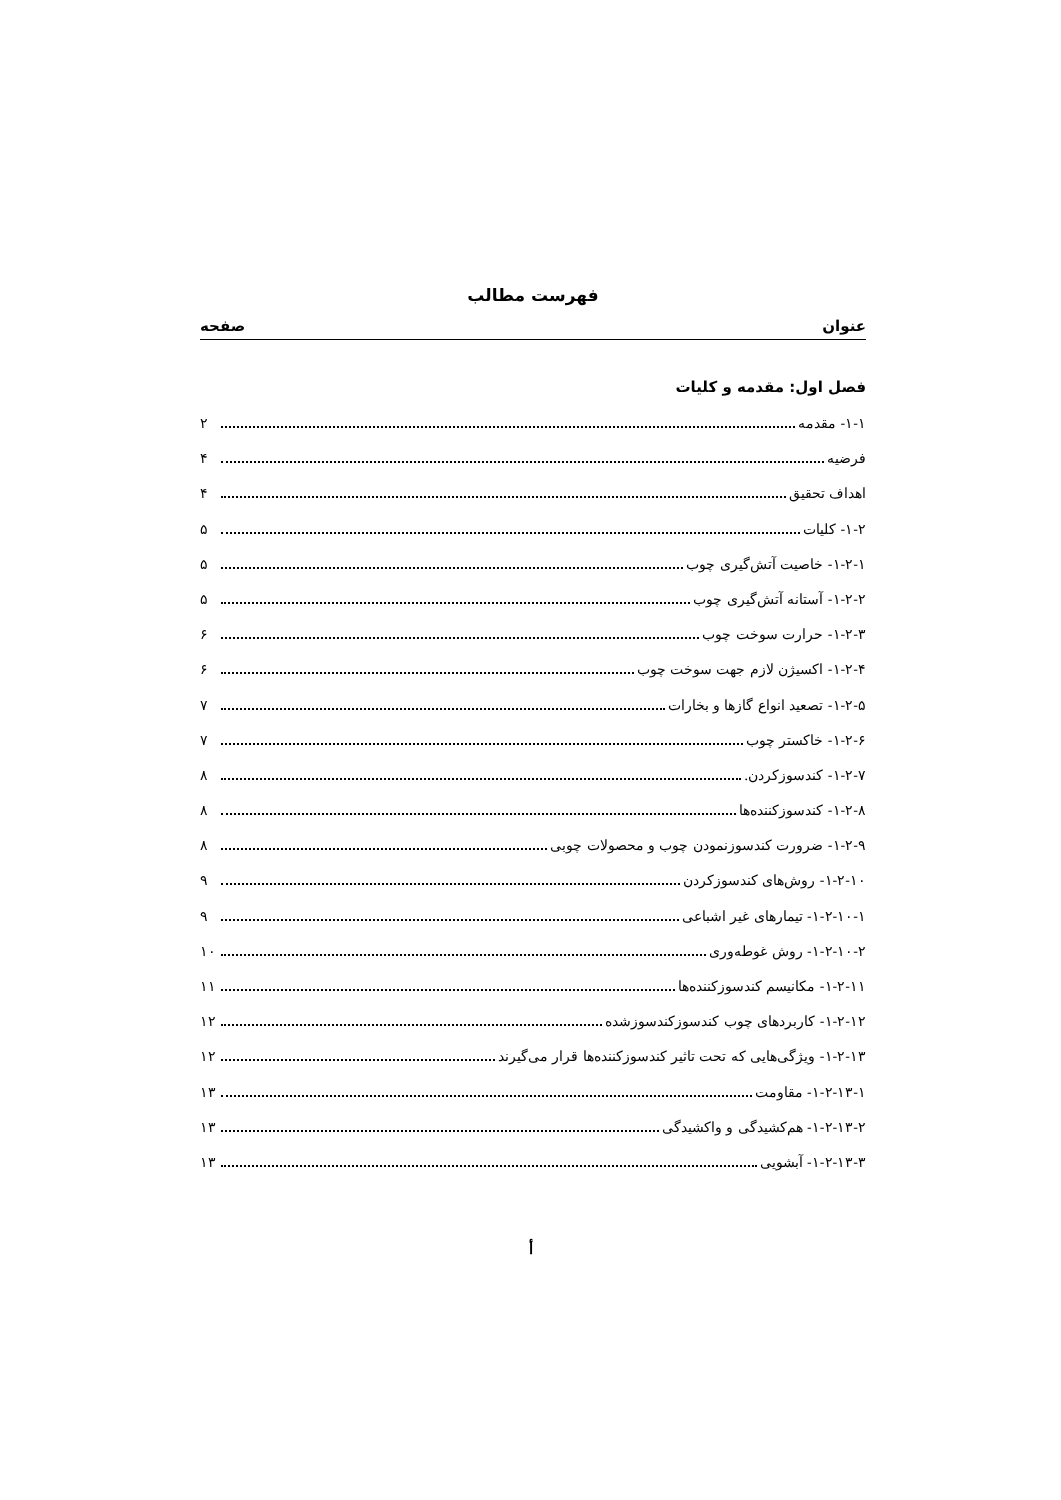فهرست مطالب
عنوان صفحه
فصل اول: مقدمه و کلیات
۱-۱- مقدمه ۲
فرضیه ۴
اهداف تحقیق ۴
۱-۲- کلیات ۵
۱-۲-۱- خاصیت آتش‌گیری چوب ۵
۱-۲-۲- آستانه آتش‌گیری چوب ۵
۱-۲-۳- حرارت سوخت چوب ۶
۱-۲-۴- اکسیژن لازم جهت سوخت چوب ۶
۱-۲-۵- تصعید انواع گازها و بخارات ۷
۱-۲-۶- خاکستر چوب ۷
۱-۲-۷- کندسوزکردن. ۸
۱-۲-۸- کندسوزکننده‌ها ۸
۱-۲-۹- ضرورت کندسوزنمودن چوب و محصولات چوبی ۸
۱-۲-۱۰- روش‌های کندسوزکردن ۹
۱-۲-۱۰-۱- تیمارهای غیر اشباعی ۹
۱-۲-۱۰-۲- روش غوطه‌وری ۱۰
۱-۲-۱۱- مکانیسم کندسوزکننده‌ها ۱۱
۱-۲-۱۲- کاربردهای چوب کندسوزکندسوزشده ۱۲
۱-۲-۱۳- ویژگی‌هایی که تحت تاثیر کندسوزکننده‌ها قرار می‌گیرند ۱۲
۱-۲-۱۳-۱- مقاومت ۱۳
۱-۲-۱۳-۲- هم‌کشیدگی و واکشیدگی ۱۳
۱-۲-۱۳-۳- آبشویی ۱۳
أ